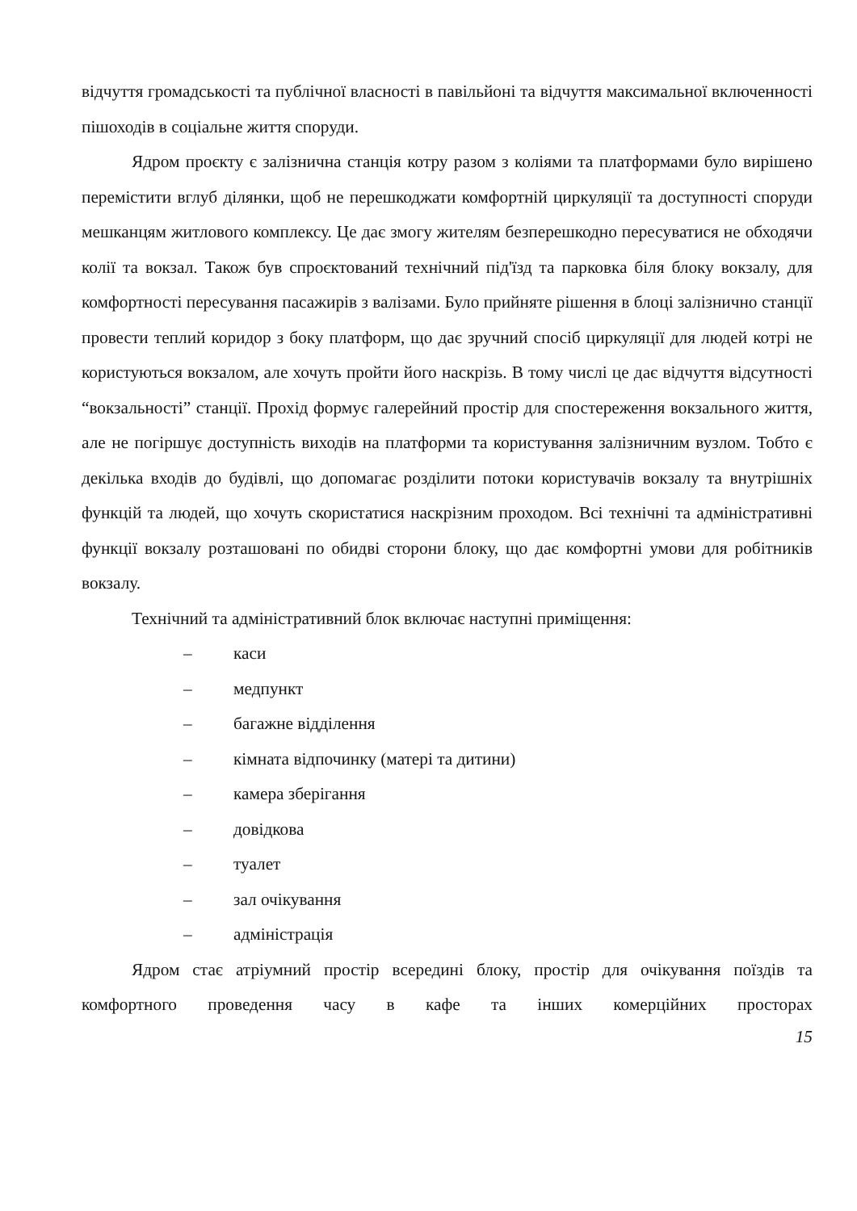відчуття громадськості та публічної власності в павільйоні та відчуття максимальної включенності пішоходів в соціальне життя споруди.
Ядром проєкту є залізнична станція котру разом з коліями та платформами було вирішено перемістити вглуб ділянки, щоб не перешкоджати комфортній циркуляції та доступності споруди мешканцям житлового комплексу. Це дає змогу жителям безперешкодно пересуватися не обходячи колії та вокзал. Також був спроєктований технічний під'їзд та парковка біля блоку вокзалу, для комфортності пересування пасажирів з валізами. Було прийняте рішення в блоці залізнично станції провести теплий коридор з боку платформ, що дає зручний спосіб циркуляції для людей котрі не користуються вокзалом, але хочуть пройти його наскрізь. В тому числі це дає відчуття відсутності “вокзальності” станції. Прохід формує галерейний простір для спостереження вокзального життя, але не погіршує доступність виходів на платформи та користування залізничним вузлом. Тобто є декілька входів до будівлі, що допомагає розділити потоки користувачів вокзалу та внутрішніх функцій та людей, що хочуть скористатися наскрізним проходом. Всі технічні та адміністративні функції вокзалу розташовані по обидві сторони блоку, що дає комфортні умови для робітників вокзалу.
Технічний та адміністративний блок включає наступні приміщення:
– каси
– медпункт
– багажне відділення
– кімната відпочинку (матері та дитини)
– камера зберігання
– довідкова
– туалет
– зал очікування
– адміністрація
Ядром стає атріумний простір всередині блоку, простір для очікування поїздів та комфортного проведення часу в кафе та інших комерційних просторах
15